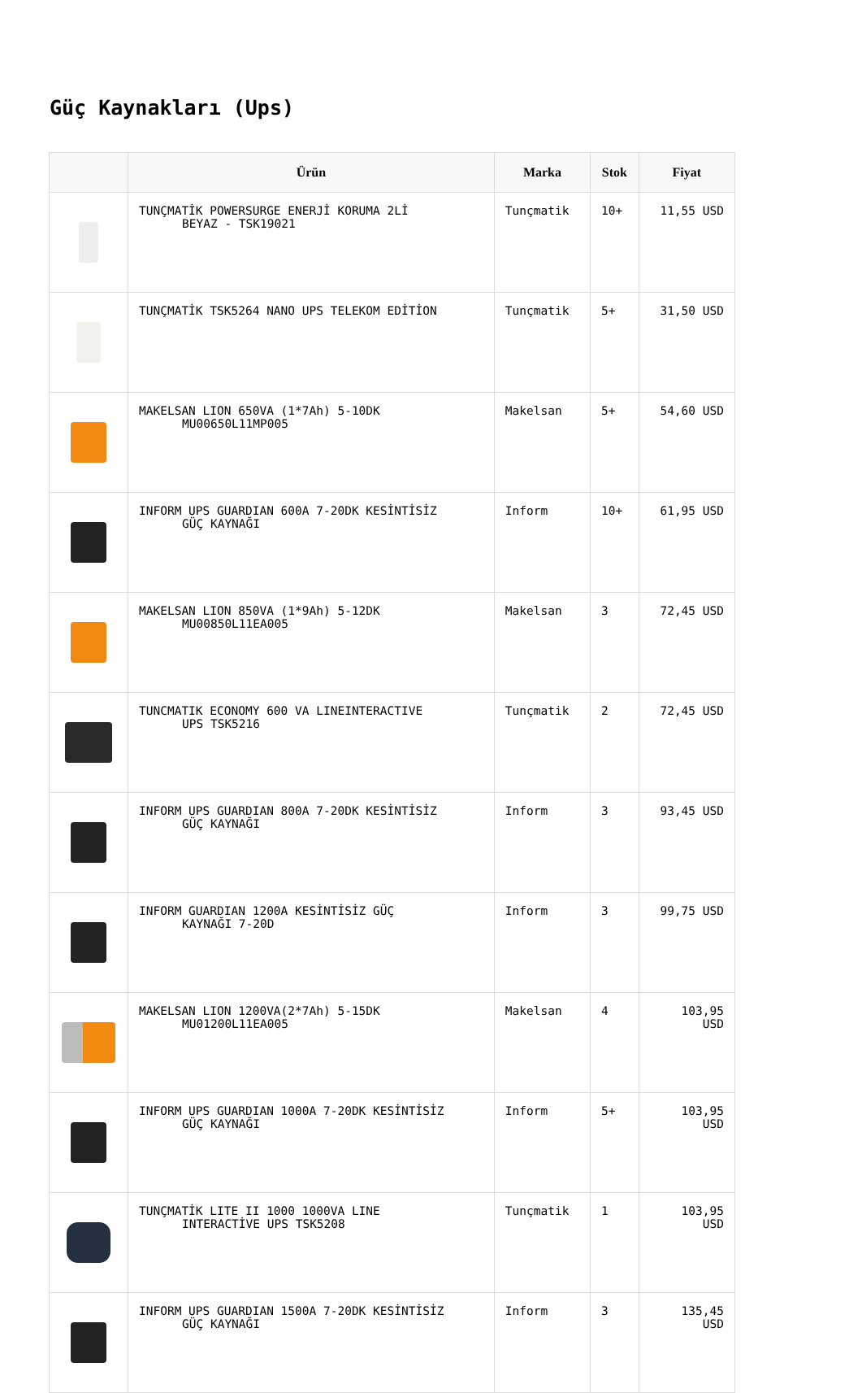Güç Kaynakları (Ups)
| | Ürün | Marka | Stok | Fiyat |
| --- | --- | --- | --- | --- |
| | TUNÇMATİK POWERSURGE ENERJİ KORUMA 2Lİ BEYAZ - TSK19021 | Tunçmatik | 10+ | 11,55 USD |
| | TUNÇMATİK TSK5264 NANO UPS TELEKOM EDİTİON | Tunçmatik | 5+ | 31,50 USD |
| | MAKELSAN LION 650VA (1*7Ah) 5-10DK MU00650L11MP005 | Makelsan | 5+ | 54,60 USD |
| | INFORM UPS GUARDIAN 600A 7-20DK KESİNTİSİZ GÜÇ KAYNAĞI | Inform | 10+ | 61,95 USD |
| | MAKELSAN LION 850VA (1*9Ah) 5-12DK MU00850L11EA005 | Makelsan | 3 | 72,45 USD |
| | TUNCMATIK ECONOMY 600 VA LINEINTERACTIVE UPS TSK5216 | Tunçmatik | 2 | 72,45 USD |
| | INFORM UPS GUARDIAN 800A 7-20DK KESİNTİSİZ GÜÇ KAYNAĞI | Inform | 3 | 93,45 USD |
| | INFORM GUARDIAN 1200A KESİNTİSİZ GÜÇ KAYNAĞI 7-20D | Inform | 3 | 99,75 USD |
| | MAKELSAN LION 1200VA(2*7Ah) 5-15DK MU01200L11EA005 | Makelsan | 4 | 103,95 USD |
| | INFORM UPS GUARDIAN 1000A 7-20DK KESİNTİSİZ GÜÇ KAYNAĞI | Inform | 5+ | 103,95 USD |
| | TUNÇMATİK LITE II 1000 1000VA LINE INTERACTİVE UPS TSK5208 | Tunçmatik | 1 | 103,95 USD |
| | INFORM UPS GUARDIAN 1500A 7-20DK KESİNTİSİZ GÜÇ KAYNAĞI | Inform | 3 | 135,45 USD |